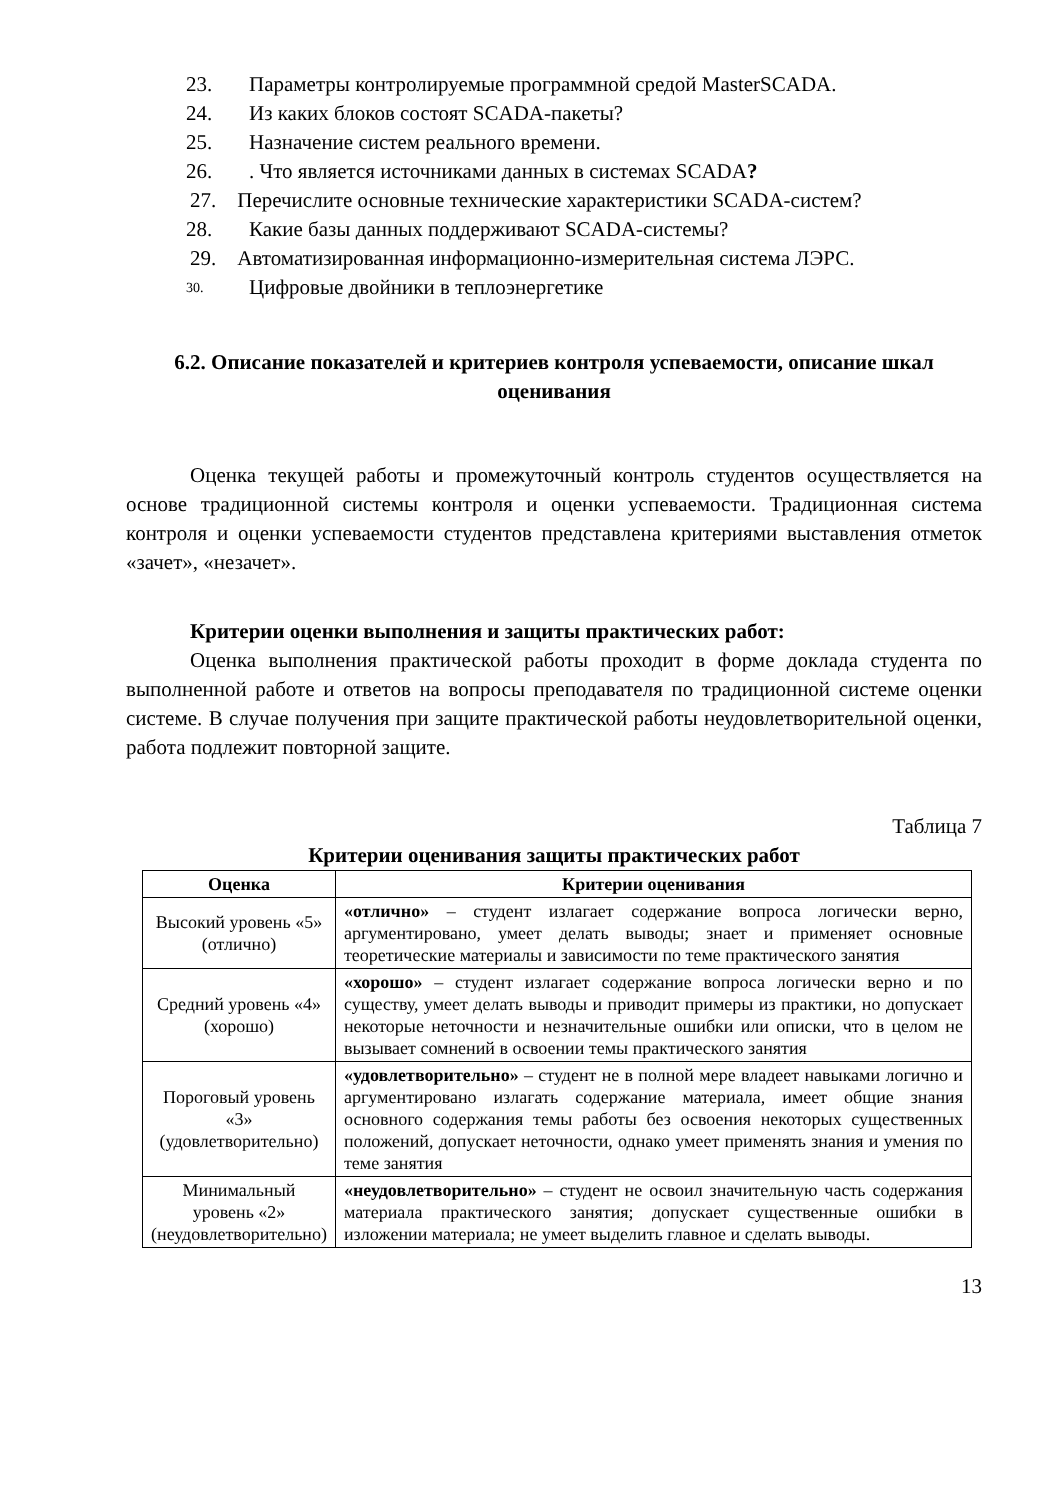23. Параметры контролируемые программной средой MasterSCADA.
24. Из каких блоков состоят SCADA-пакеты?
25. Назначение систем реального времени.
26.. Что является источниками данных в системах SCADA?
27. Перечислите основные технические характеристики SCADA-систем?
28. Какие базы данных поддерживают SCADA-системы?
29. Автоматизированная информационно-измерительная система ЛЭРС.
30. Цифровые двойники в теплоэнергетике
6.2. Описание показателей и критериев контроля успеваемости, описание шкал оценивания
Оценка текущей работы и промежуточный контроль студентов осуществляется на основе традиционной системы контроля и оценки успеваемости. Традиционная система контроля и оценки успеваемости студентов представлена критериями выставления отметок «зачет», «незачет».
Критерии оценки выполнения и защиты практических работ:
Оценка выполнения практической работы проходит в форме доклада студента по выполненной работе и ответов на вопросы преподавателя по традиционной системе оценки системе. В случае получения при защите практической работы неудовлетворительной оценки, работа подлежит повторной защите.
Таблица 7
Критерии оценивания защиты практических работ
| Оценка | Критерии оценивания |
| --- | --- |
| Высокий уровень «5» (отлично) | «отлично» – студент излагает содержание вопроса логически верно, аргументировано, умеет делать выводы; знает и применяет основные теоретические материалы и зависимости по теме практического занятия |
| Средний уровень «4» (хорошо) | «хорошо» – студент излагает содержание вопроса логически верно и по существу, умеет делать выводы и приводит примеры из практики, но допускает некоторые неточности и незначительные ошибки или описки, что в целом не вызывает сомнений в освоении темы практического занятия |
| Пороговый уровень «3» (удовлетворительно) | «удовлетворительно» – студент не в полной мере владеет навыками логично и аргументировано излагать содержание материала, имеет общие знания основного содержания темы работы без освоения некоторых существенных положений, допускает неточности, однако умеет применять знания и умения по теме занятия |
| Минимальный уровень «2» (неудовлетворительно) | «неудовлетворительно» – студент не освоил значительную часть содержания материала практического занятия; допускает существенные ошибки в изложении материала; не умеет выделить главное и сделать выводы. |
13